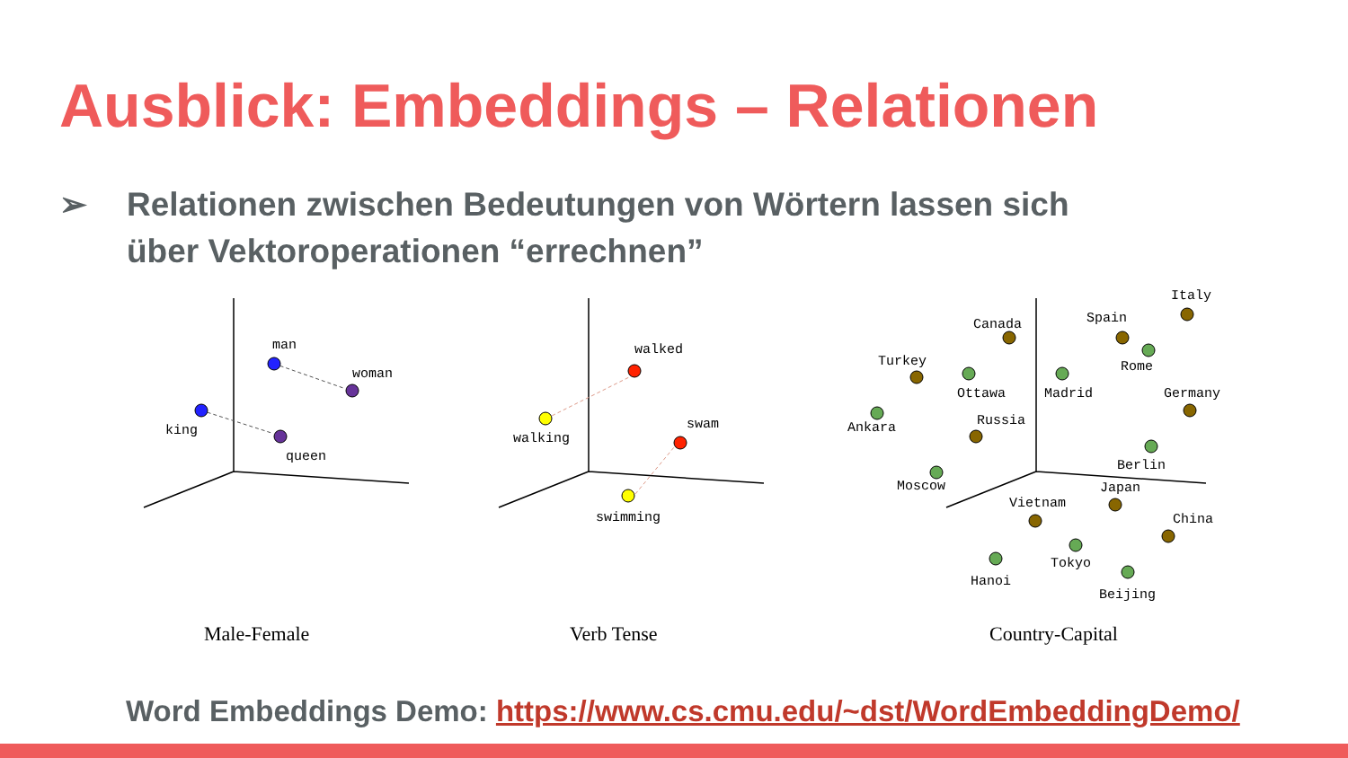Ausblick: Embeddings – Relationen
➢ Relationen zwischen Bedeutungen von Wörtern lassen sich über Vektoroperationen “errechnen”
man
woman
king
queen
walked
walking
swam
swimming
Turkey
Ankara
Canada
Ottawa
Spain
Madrid
Italy
Rome
Russia
Moscow
Germany
Berlin
Vietnam
Hanoi
Japan
Tokyo
China
Beijing
Male-Female
Verb Tense
Country-Capital
Word Embeddings Demo: https://www.cs.cmu.edu/~dst/WordEmbeddingDemo/